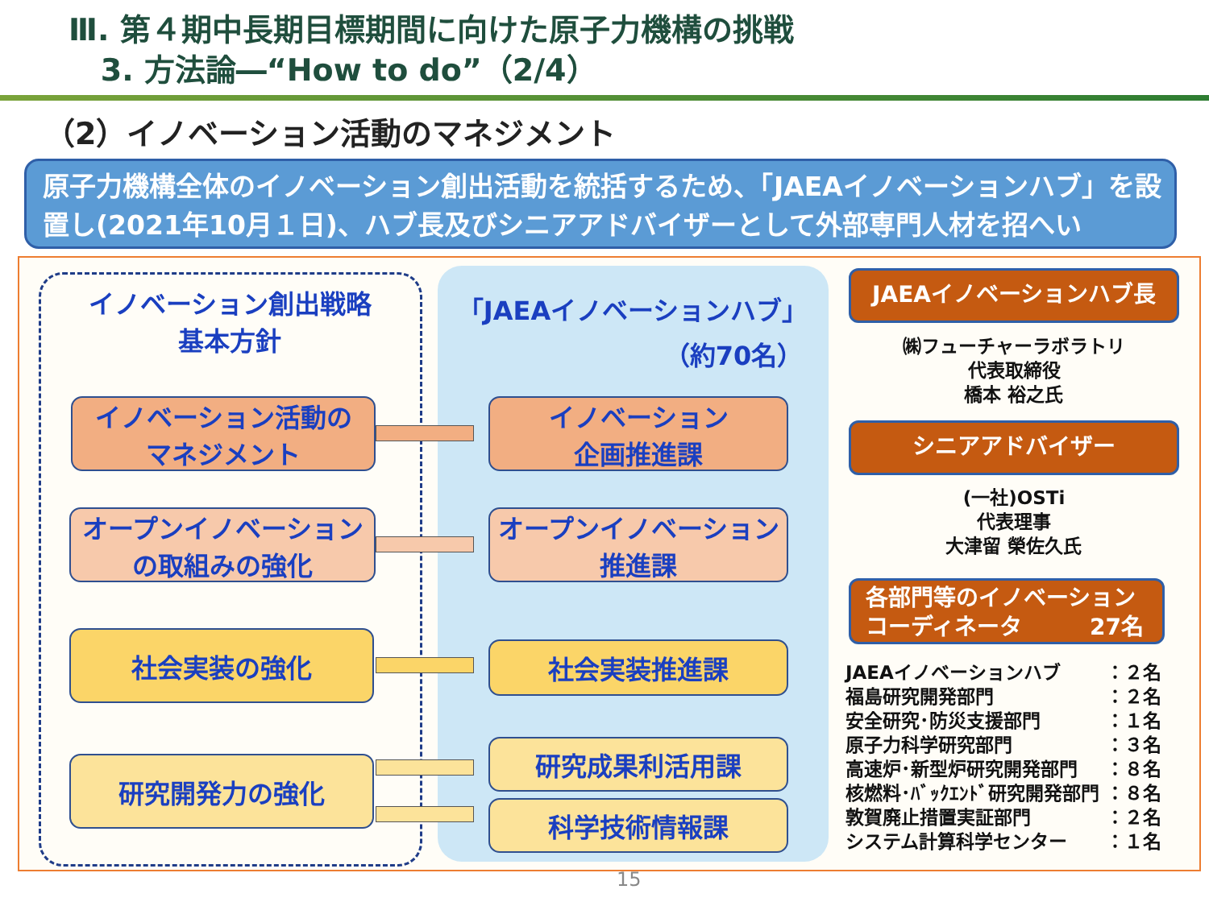Ⅲ. 第４期中長期目標期間に向けた原子力機構の挑戦
3. 方法論―“How to do”（2/4）
（2）イノベーション活動のマネジメント
原子力機構全体のイノベーション創出活動を統括するため、「JAEAイノベーションハブ」を設置し(2021年10月１日)、ハブ長及びシニアアドバイザーとして外部専門人材を招へい
イノベーション創出戦略
基本方針
「JAEAイノベーションハブ」
（約70名）
イノベーション活動の
マネジメント
オープンイノベーション
の取組みの強化
社会実装の強化
研究開発力の強化
イノベーション
企画推進課
オープンイノベーション
推進課
社会実装推進課
研究成果利活用課
科学技術情報課
JAEAイノベーションハブ長
㈱フューチャーラボラトリ
代表取締役
橋本 裕之氏
シニアアドバイザー
(一社)OSTi
代表理事
大津留 榮佐久氏
各部門等のイノベーション
コーディネータ　　　27名
| JAEAイノベーションハブ | ：２名 |
| 福島研究開発部門 | ：２名 |
| 安全研究･防災支援部門 | ：１名 |
| 原子力科学研究部門 | ：３名 |
| 高速炉･新型炉研究開発部門 | ：８名 |
| 核燃料･ﾊﾞｯｸｴﾝﾄﾞ研究開発部門 | ：８名 |
| 敦賀廃止措置実証部門 | ：２名 |
| システム計算科学センター | ：１名 |
15